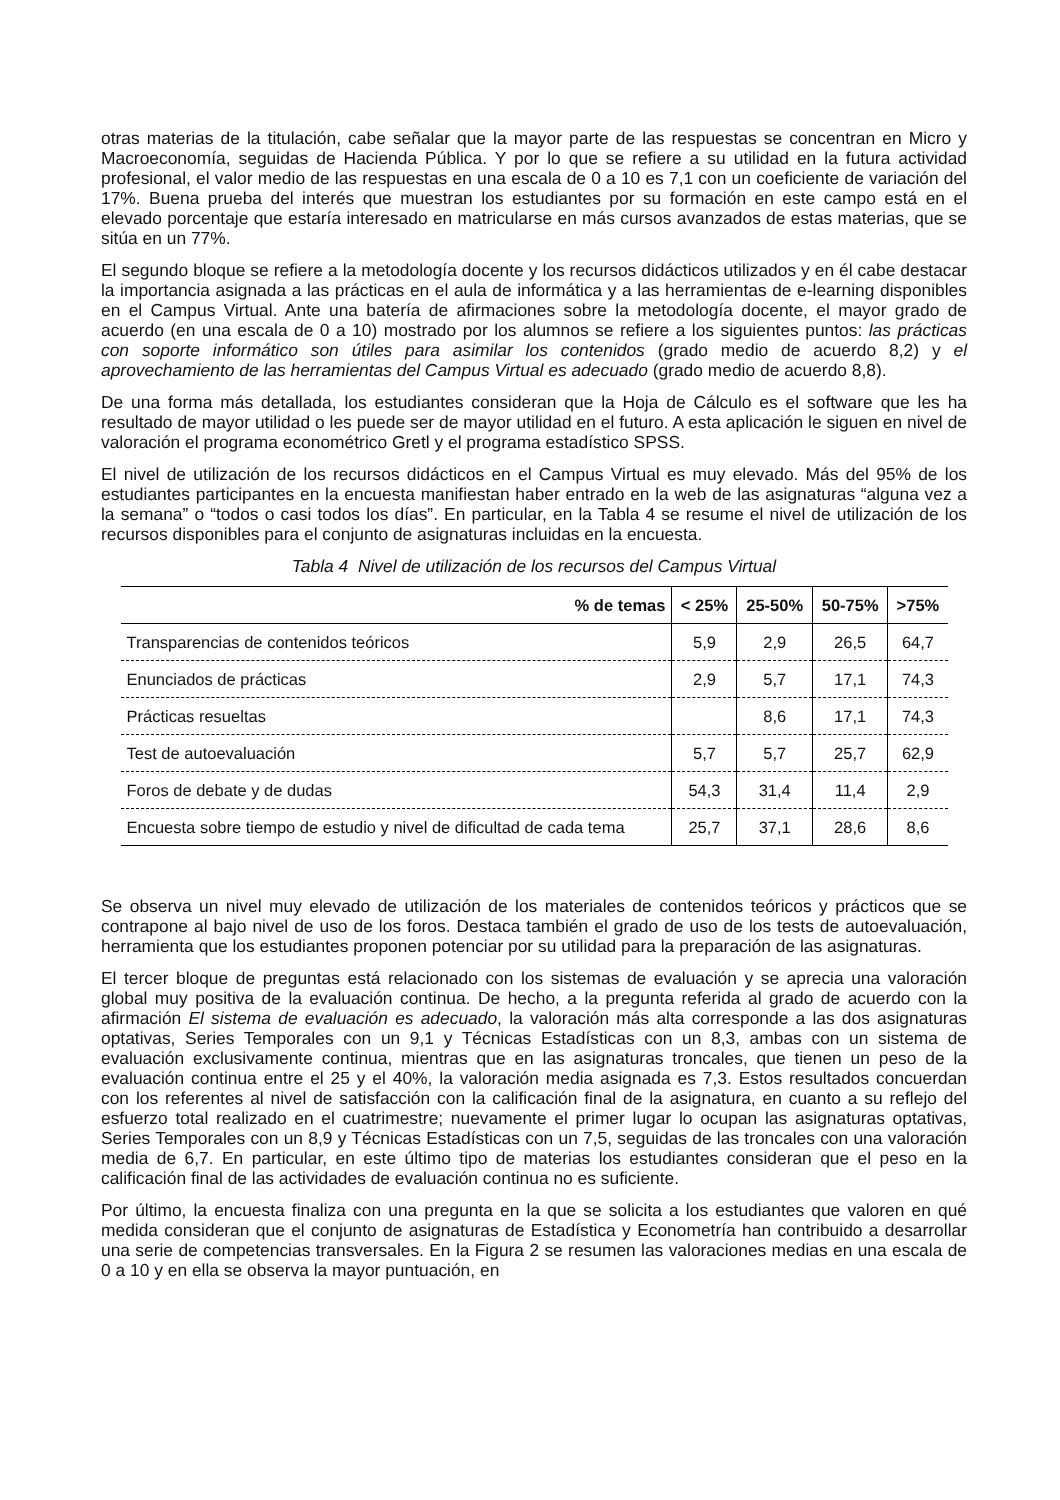otras materias de la titulación, cabe señalar que la mayor parte de las respuestas se concentran en Micro y Macroeconomía, seguidas de Hacienda Pública. Y por lo que se refiere a su utilidad en la futura actividad profesional, el valor medio de las respuestas en una escala de 0 a 10 es 7,1 con un coeficiente de variación del 17%. Buena prueba del interés que muestran los estudiantes por su formación en este campo está en el elevado porcentaje que estaría interesado en matricularse en más cursos avanzados de estas materias, que se sitúa en un 77%.
El segundo bloque se refiere a la metodología docente y los recursos didácticos utilizados y en él cabe destacar la importancia asignada a las prácticas en el aula de informática y a las herramientas de e-learning disponibles en el Campus Virtual. Ante una batería de afirmaciones sobre la metodología docente, el mayor grado de acuerdo (en una escala de 0 a 10) mostrado por los alumnos se refiere a los siguientes puntos: las prácticas con soporte informático son útiles para asimilar los contenidos (grado medio de acuerdo 8,2) y el aprovechamiento de las herramientas del Campus Virtual es adecuado (grado medio de acuerdo 8,8).
De una forma más detallada, los estudiantes consideran que la Hoja de Cálculo es el software que les ha resultado de mayor utilidad o les puede ser de mayor utilidad en el futuro. A esta aplicación le siguen en nivel de valoración el programa econométrico Gretl y el programa estadístico SPSS.
El nivel de utilización de los recursos didácticos en el Campus Virtual es muy elevado. Más del 95% de los estudiantes participantes en la encuesta manifiestan haber entrado en la web de las asignaturas “alguna vez a la semana” o “todos o casi todos los días”. En particular, en la Tabla 4 se resume el nivel de utilización de los recursos disponibles para el conjunto de asignaturas incluidas en la encuesta.
Tabla 4 Nivel de utilización de los recursos del Campus Virtual
| % de temas | < 25% | 25-50% | 50-75% | >75% |
| --- | --- | --- | --- | --- |
| Transparencias de contenidos teóricos | 5,9 | 2,9 | 26,5 | 64,7 |
| Enunciados de prácticas | 2,9 | 5,7 | 17,1 | 74,3 |
| Prácticas resueltas | | 8,6 | 17,1 | 74,3 |
| Test de autoevaluación | 5,7 | 5,7 | 25,7 | 62,9 |
| Foros de debate y de dudas | 54,3 | 31,4 | 11,4 | 2,9 |
| Encuesta sobre tiempo de estudio y nivel de dificultad de cada tema | 25,7 | 37,1 | 28,6 | 8,6 |
Se observa un nivel muy elevado de utilización de los materiales de contenidos teóricos y prácticos que se contrapone al bajo nivel de uso de los foros. Destaca también el grado de uso de los tests de autoevaluación, herramienta que los estudiantes proponen potenciar por su utilidad para la preparación de las asignaturas.
El tercer bloque de preguntas está relacionado con los sistemas de evaluación y se aprecia una valoración global muy positiva de la evaluación continua. De hecho, a la pregunta referida al grado de acuerdo con la afirmación El sistema de evaluación es adecuado, la valoración más alta corresponde a las dos asignaturas optativas, Series Temporales con un 9,1 y Técnicas Estadísticas con un 8,3, ambas con un sistema de evaluación exclusivamente continua, mientras que en las asignaturas troncales, que tienen un peso de la evaluación continua entre el 25 y el 40%, la valoración media asignada es 7,3. Estos resultados concuerdan con los referentes al nivel de satisfacción con la calificación final de la asignatura, en cuanto a su reflejo del esfuerzo total realizado en el cuatrimestre; nuevamente el primer lugar lo ocupan las asignaturas optativas, Series Temporales con un 8,9 y Técnicas Estadísticas con un 7,5, seguidas de las troncales con una valoración media de 6,7. En particular, en este último tipo de materias los estudiantes consideran que el peso en la calificación final de las actividades de evaluación continua no es suficiente.
Por último, la encuesta finaliza con una pregunta en la que se solicita a los estudiantes que valoren en qué medida consideran que el conjunto de asignaturas de Estadística y Econometría han contribuido a desarrollar una serie de competencias transversales. En la Figura 2 se resumen las valoraciones medias en una escala de 0 a 10 y en ella se observa la mayor puntuación, en